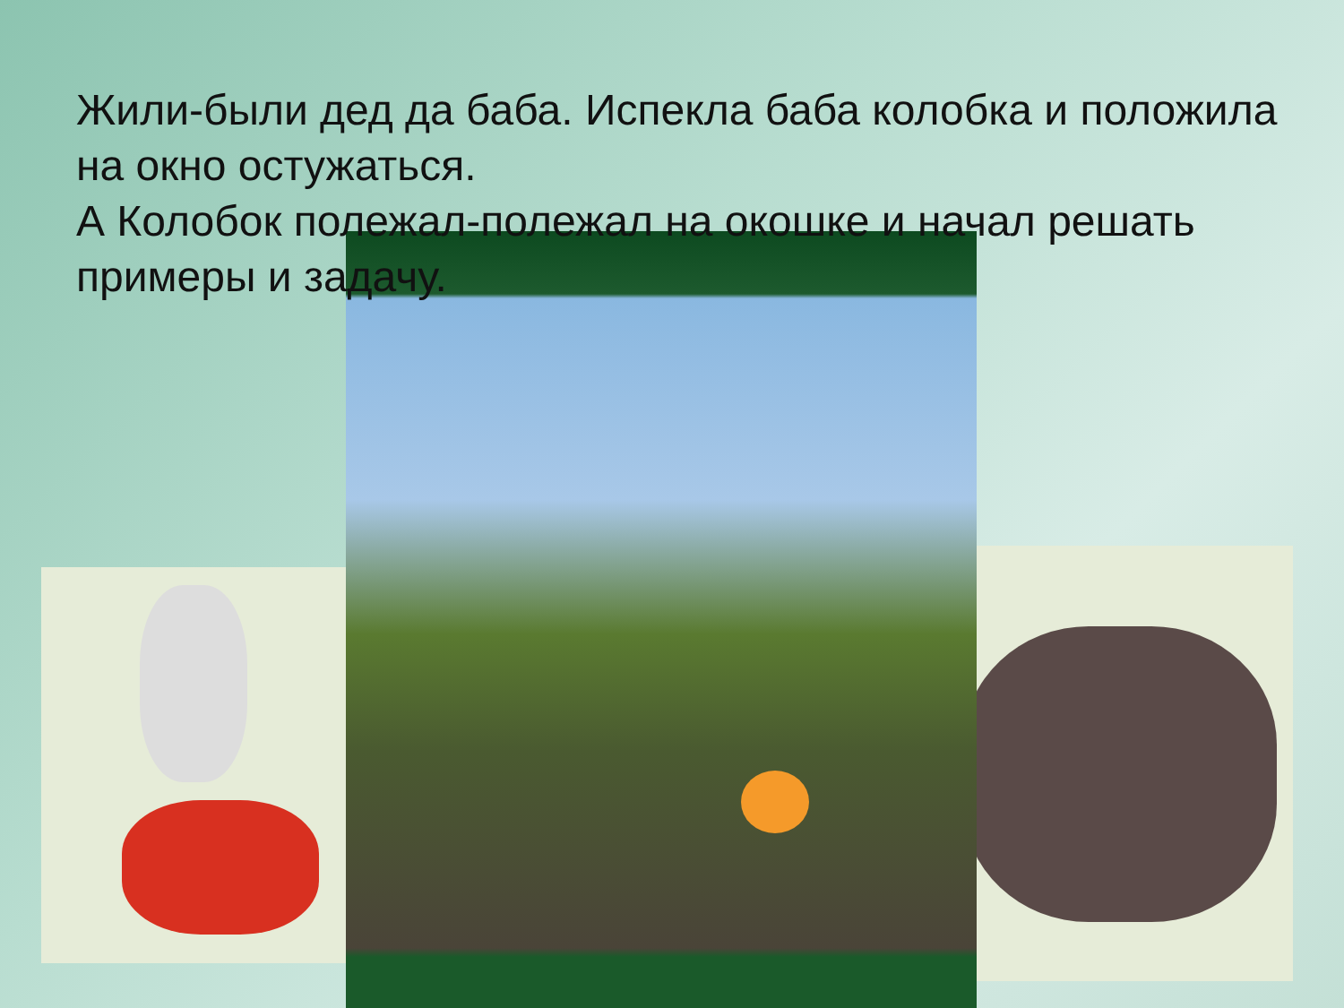Жили-были дед да баба. Испекла баба колобка и положила на окно остужаться.
А Колобок полежал-полежал на окошке и начал решать примеры и задачу.